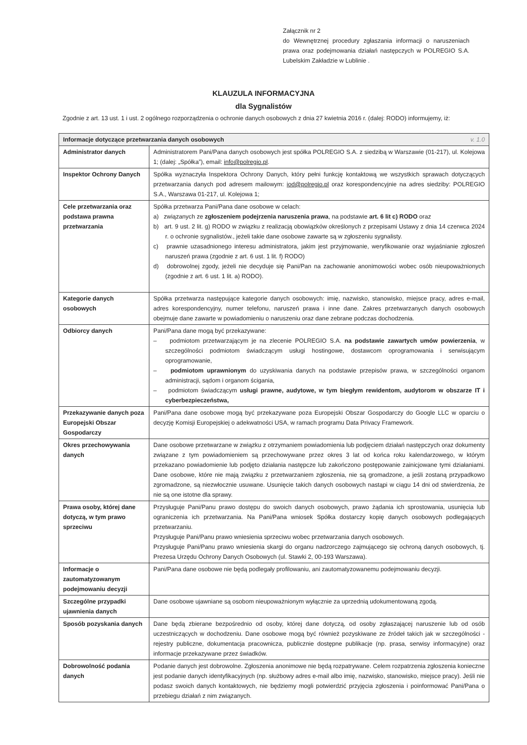Załącznik nr 2
do Wewnętrznej procedury zgłaszania informacji o naruszeniach prawa oraz podejmowania działań następczych w POLREGIO S.A. Lubelskim Zakładzie w Lublinie .
KLAUZULA INFORMACYJNA
dla Sygnalistów
Zgodnie z art. 13 ust. 1 i ust. 2 ogólnego rozporządzenia o ochronie danych osobowych z dnia 27 kwietnia 2016 r. (dalej: RODO) informujemy, iż:
| Informacje dotyczące przetwarzania danych osobowych v. 1.0 | |
| --- | --- |
| Administrator danych | Administratorem Pani/Pana danych osobowych jest spółka POLREGIO S.A. z siedzibą w Warszawie (01-217), ul. Kolejowa 1; (dalej: „Spółka”), email: info@polregio.pl . |
| Inspektor Ochrony Danych | Spółka wyznaczyła Inspektora Ochrony Danych, który pełni funkcję kontaktową we wszystkich sprawach dotyczących przetwarzania danych pod adresem mailowym: iod@polregio.pl oraz korespondencyjnie na adres siedziby: POLREGIO S.A., Warszawa 01-217, ul. Kolejowa 1; |
| Cele przetwarzania oraz podstawa prawna przetwarzania | Spółka przetwarza Pani/Pana dane osobowe w celach: a) związanych ze zgłoszeniem podejrzenia naruszenia prawa , na podstawie art. 6 lit c) RODO oraz b) art. 9 ust. 2 lit. g) RODO w związku z realizacją obowiązków określonych z przepisami Ustawy z dnia 14 czerwca 2024 r. o ochronie sygnalistów., jeżeli takie dane osobowe zawarte są w zgłoszeniu sygnalisty. c) prawnie uzasadnionego interesu administratora, jakim jest przyjmowanie, weryfikowanie oraz wyjaśnianie zgłoszeń naruszeń prawa (zgodnie z art. 6 ust. 1 lit. f) RODO) d) dobrowolnej zgody, jeżeli nie decyduje się Pani/Pan na zachowanie anonimowości wobec osób nieupoważnionych (zgodnie z art. 6 ust. 1 lit. a) RODO). |
| Kategorie danych osobowych | Spółka przetwarza następujące kategorie danych osobowych: imię, nazwisko, stanowisko, miejsce pracy, adres e-mail, adres korespondencyjny, numer telefonu, naruszeń prawa i inne dane. Zakres przetwarzanych danych osobowych obejmuje dane zawarte w powiadomieniu o naruszeniu oraz dane zebrane podczas dochodzenia. |
| Odbiorcy danych | Pani/Pana dane mogą być przekazywane: – podmiotom przetwarzającym je na zlecenie POLREGIO S.A. na podstawie zawartych umów powierzenia , w szczególności podmiotom świadczącym usługi hostingowe, dostawcom oprogramowania i serwisującym oprogramowanie, – podmiotom uprawnionym do uzyskiwania danych na podstawie przepisów prawa, w szczególności organom administracji, sądom i organom ścigania, – podmiotom świadczącym usługi prawne, audytowe, w tym biegłym rewidentom, audytorom w obszarze IT i cyberbezpieczeństwa, |
| Przekazywanie danych poza Europejski Obszar Gospodarczy | Pani/Pana dane osobowe mogą być przekazywane poza Europejski Obszar Gospodarczy do Google LLC w oparciu o decyzję Komisji Europejskiej o adekwatności USA, w ramach programu Data Privacy Framework. |
| Okres przechowywania danych | Dane osobowe przetwarzane w związku z otrzymaniem powiadomienia lub podjęciem działań następczych oraz dokumenty związane z tym powiadomieniem są przechowywane przez okres 3 lat od końca roku kalendarzowego, w którym przekazano powiadomienie lub podjęto działania następcze lub zakończono postępowanie zainicjowane tymi działaniami. Dane osobowe, które nie mają związku z przetwarzaniem zgłoszenia, nie są gromadzone, a jeśli zostaną przypadkowo zgromadzone, są niezwłocznie usuwane. Usunięcie takich danych osobowych nastąpi w ciągu 14 dni od stwierdzenia, że nie są one istotne dla sprawy. |
| Prawa osoby, której dane dotyczą, w tym prawo sprzeciwu | Przysługuje Pani/Panu prawo dostępu do swoich danych osobowych, prawo żądania ich sprostowania, usunięcia lub ograniczenia ich przetwarzania. Na Pani/Pana wniosek Spółka dostarczy kopię danych osobowych podlegających przetwarzaniu. Przysługuje Pani/Panu prawo wniesienia sprzeciwu wobec przetwarzania danych osobowych. Przysługuje Pani/Panu prawo wniesienia skargi do organu nadzorczego zajmującego się ochroną danych osobowych, tj. Prezesa Urzędu Ochrony Danych Osobowych (ul. Stawki 2, 00-193 Warszawa). |
| Informacje o zautomatyzowanym podejmowaniu decyzji | Pani/Pana dane osobowe nie będą podlegały profilowaniu, ani zautomatyzowanemu podejmowaniu decyzji. |
| Szczególne przypadki ujawnienia danych | Dane osobowe ujawniane są osobom nieupoważnionym wyłącznie za uprzednią udokumentowaną zgodą. |
| Sposób pozyskania danych | Dane będą zbierane bezpośrednio od osoby, której dane dotyczą, od osoby zgłaszającej naruszenie lub od osób uczestniczących w dochodzeniu. Dane osobowe mogą być również pozyskiwane ze źródeł takich jak w szczególności - rejestry publiczne, dokumentacja pracownicza, publicznie dostępne publikacje (np. prasa, serwisy informacyjne) oraz informacje przekazywane przez świadków. |
| Dobrowolność podania danych | Podanie danych jest dobrowolne. Zgłoszenia anonimowe nie będą rozpatrywane. Celem rozpatrzenia zgłoszenia konieczne jest podanie danych identyfikacyjnych (np. służbowy adres e-mail albo imię, nazwisko, stanowisko, miejsce pracy). Jeśli nie podasz swoich danych kontaktowych, nie będziemy mogli potwierdzić przyjęcia zgłoszenia i poinformować Pani/Pana o przebiegu działań z nim związanych. |